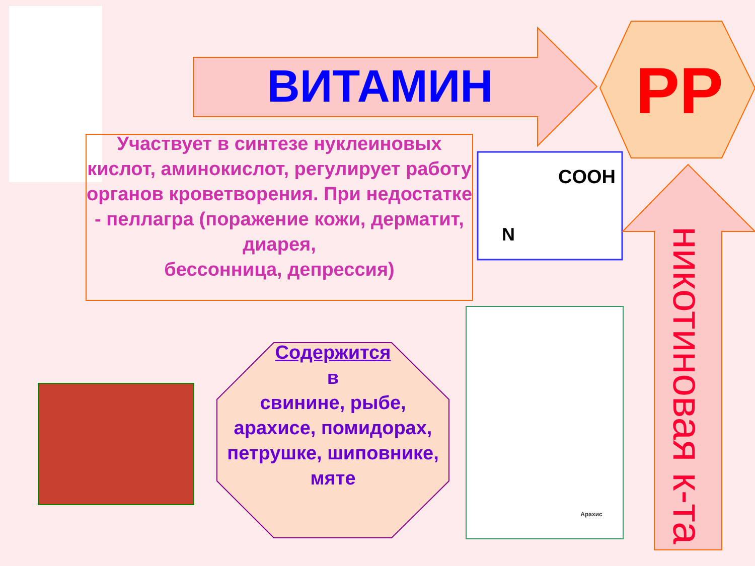ВИТАМИН PP
Участвует в синтезе нуклеиновых кислот, аминокислот, регулирует работу органов кроветворения. При недостатке - пеллагра (поражение кожи, дерматит, диарея,
бессонница, депрессия)
COOH
N
Содержится
в
свинине, рыбе, арахисе, помидорах, петрушке, шиповнике, мяте
Арахис
никотиновая к-та